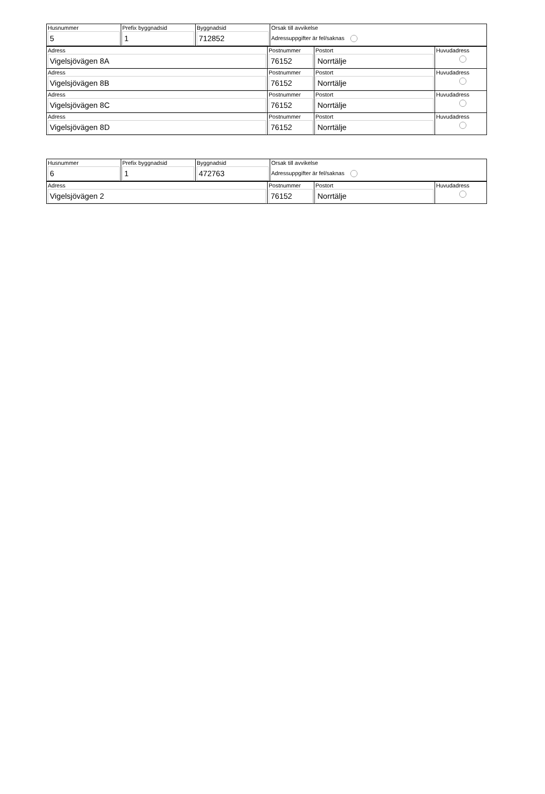| Husnummer 5 | Prefix byggnadsid 1 | Byggnadsid 712852 | Orsak till avvikelse Adressuppgifter är fel/saknas |
| Adress Vigelsjövägen 8A | Postnummer 76152 | Postort Norrtälje | Huvudadress |
| Adress Vigelsjövägen 8B | Postnummer 76152 | Postort Norrtälje | Huvudadress |
| Adress Vigelsjövägen 8C | Postnummer 76152 | Postort Norrtälje | Huvudadress |
| Adress Vigelsjövägen 8D | Postnummer 76152 | Postort Norrtälje | Huvudadress |
| Husnummer 6 | Prefix byggnadsid 1 | Byggnadsid 472763 | Orsak till avvikelse Adressuppgifter är fel/saknas |
| Adress Vigelsjövägen 2 | Postnummer 76152 | Postort Norrtälje | Huvudadress |